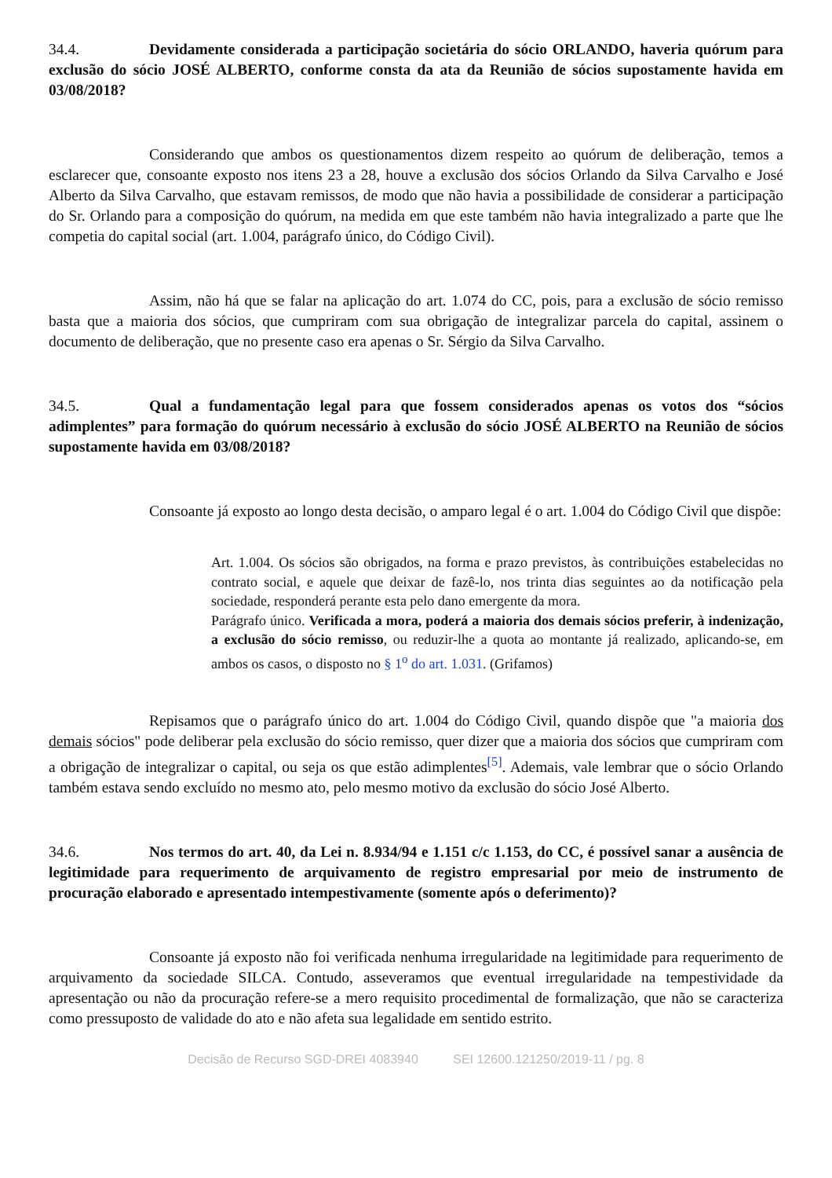34.4. Devidamente considerada a participação societária do sócio ORLANDO, haveria quórum para exclusão do sócio JOSÉ ALBERTO, conforme consta da ata da Reunião de sócios supostamente havida em 03/08/2018?
Considerando que ambos os questionamentos dizem respeito ao quórum de deliberação, temos a esclarecer que, consoante exposto nos itens 23 a 28, houve a exclusão dos sócios Orlando da Silva Carvalho e José Alberto da Silva Carvalho, que estavam remissos, de modo que não havia a possibilidade de considerar a participação do Sr. Orlando para a composição do quórum, na medida em que este também não havia integralizado a parte que lhe competia do capital social (art. 1.004, parágrafo único, do Código Civil).
Assim, não há que se falar na aplicação do art. 1.074 do CC, pois, para a exclusão de sócio remisso basta que a maioria dos sócios, que cumpriram com sua obrigação de integralizar parcela do capital, assinem o documento de deliberação, que no presente caso era apenas o Sr. Sérgio da Silva Carvalho.
34.5. Qual a fundamentação legal para que fossem considerados apenas os votos dos “sócios adimplentes” para formação do quórum necessário à exclusão do sócio JOSÉ ALBERTO na Reunião de sócios supostamente havida em 03/08/2018?
Consoante já exposto ao longo desta decisão, o amparo legal é o art. 1.004 do Código Civil que dispõe:
Art. 1.004. Os sócios são obrigados, na forma e prazo previstos, às contribuições estabelecidas no contrato social, e aquele que deixar de fazê-lo, nos trinta dias seguintes ao da notificação pela sociedade, responderá perante esta pelo dano emergente da mora.
Parágrafo único. Verificada a mora, poderá a maioria dos demais sócios preferir, à indenização, a exclusão do sócio remisso, ou reduzir-lhe a quota ao montante já realizado, aplicando-se, em ambos os casos, o disposto no § 1<sup>o</sup> do art. 1.031. (Grifamos)
Repisamos que o parágrafo único do art. 1.004 do Código Civil, quando dispõe que "a maioria dos demais sócios" pode deliberar pela exclusão do sócio remisso, quer dizer que a maioria dos sócios que cumpriram com a obrigação de integralizar o capital, ou seja os que estão adimplentes<sup>[5]</sup>. Ademais, vale lembrar que o sócio Orlando também estava sendo excluído no mesmo ato, pelo mesmo motivo da exclusão do sócio José Alberto.
34.6. Nos termos do art. 40, da Lei n. 8.934/94 e 1.151 c/c 1.153, do CC, é possível sanar a ausência de legitimidade para requerimento de arquivamento de registro empresarial por meio de instrumento de procuração elaborado e apresentado intempestivamente (somente após o deferimento)?
Consoante já exposto não foi verificada nenhuma irregularidade na legitimidade para requerimento de arquivamento da sociedade SILCA. Contudo, asseveramos que eventual irregularidade na tempestividade da apresentação ou não da procuração refere-se a mero requisito procedimental de formalização, que não se caracteriza como pressuposto de validade do ato e não afeta sua legalidade em sentido estrito.
Decisão de Recurso SGD-DREI 4083940 SEI 12600.121250/2019-11 / pg. 8